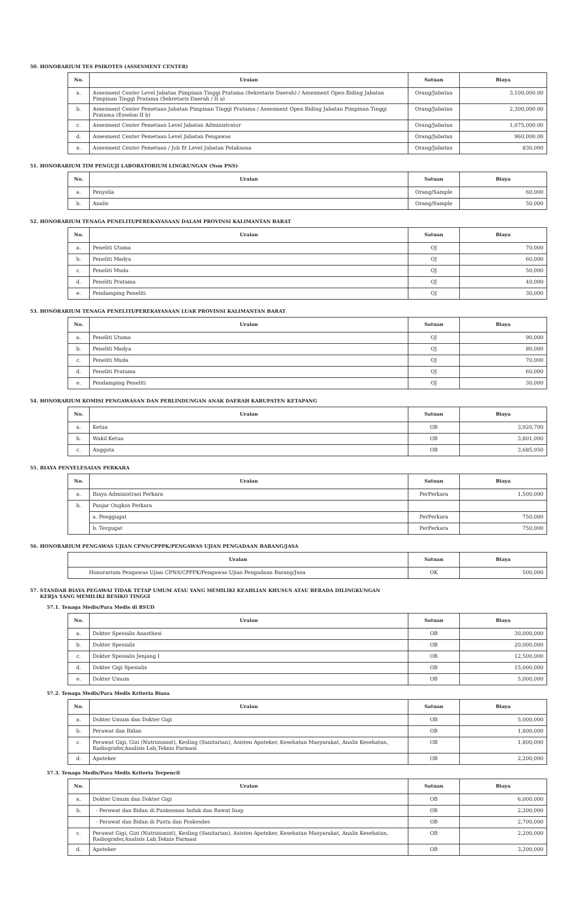50. HONORARIUM TES PSIKOTES (ASSESMENT CENTER)
| No. | Uraian | Satuan | Biaya |
| --- | --- | --- | --- |
| a. | Assesment Center Level Jabatan Pimpinan Tinggi Pratama (Sekretaris Daerah) / Assesment Open Biding Jabatan Pimpinan Tinggi Pratama (Sekretaris Daerah / II a) | Orang/Jabatan | 3,100,000.00 |
| b. | Assesment Center Pemetaan Jabatan Pimpinan Tinggi Pratama / Assesment Open Biding Jabatan Pimpinan Tinggi Pratama (Esselon II b) | Orang/Jabatan | 2,300,000.00 |
| c. | Assesment Center Pemetaan Level Jabatan Administrator | Orang/Jabatan | 1,075,000.00 |
| d. | Assesment Center Pemetaan Level Jabatan Pengawas | Orang/Jabatan | 960,000.00 |
| e. | Assesment Center Pemetaan / Job fit Level Jabatan Pelaksana | Orang/Jabatan | 830,000 |
51. HONORARIUM TIM PENGUJI LABORATORIUM LINGKUNGAN (Non PNS)
| No. | Uraian | Satuan | Biaya |
| --- | --- | --- | --- |
| a. | Penyelia | Orang/Sample | 60,000 |
| b. | Analis | Orang/Sample | 50,000 |
52. HONORARIUM TENAGA PENELITI/PEREKAYASAAN DALAM PROVINSI KALIMANTAN BARAT
| No. | Uraian | Satuan | Biaya |
| --- | --- | --- | --- |
| a. | Peneliti Utama | OJ | 70,000 |
| b. | Peneliti Madya | OJ | 60,000 |
| c. | Peneliti Muda | OJ | 50,000 |
| d. | Peneliti Pratama | OJ | 40,000 |
| e. | Pendamping Peneliti | OJ | 30,000 |
53. HONORARIUM TENAGA PENELITI/PEREKAYASAAN LUAR PROVINSI KALIMANTAN BARAT
| No. | Uraian | Satuan | Biaya |
| --- | --- | --- | --- |
| a. | Peneliti Utama | OJ | 90,000 |
| b. | Peneliti Madya | OJ | 80,000 |
| c. | Peneliti Muda | OJ | 70,000 |
| d. | Peneliti Pratama | OJ | 60,000 |
| e. | Pendamping Peneliti | OJ | 30,000 |
54. HONORARIUM KOMISI PENGAWASAN DAN PERLINDUNGAN ANAK DAERAH KABUPATEN KETAPANG
| No. | Uraian | Satuan | Biaya |
| --- | --- | --- | --- |
| a. | Ketua | OB | 3,920,700 |
| b. | Wakil Ketua | OB | 3,801,000 |
| c. | Anggota | OB | 3,685,050 |
55. BIAYA PENYELESAIAN PERKARA
| No. | Uraian | Satuan | Biaya |
| --- | --- | --- | --- |
| a. | Biaya Administrasi Perkara | PerPerkara | 1,500,000 |
| b. | Panjar Ongkos Perkara | | |
| | a. Penggugat | PerPerkara | 750,000 |
| | b. Tergugat | PerPerkara | 750,000 |
56. HONORARIUM PENGAWAS UJIAN CPNS/CPPPK/PENGAWAS UJIAN PENGADAAN BARANG/JASA
| Uraian | Satuan | Biaya |
| --- | --- | --- |
| Honorarium Pengawas Ujian CPNS/CPPPK/Pengawas Ujian Pengadaan Barang/Jasa | OK | 500,000 |
57. STANDAR BIAYA PEGAWAI TIDAK TETAP UMUM ATAU YANG MEMILIKI KEAHLIAN KHUSUS ATAU BERADA DILINGKUNGAN
KERJA YANG MEMILIKI RESIKO TINGGI
57.1. Tenaga Medis/Para Medis di RSUD
| No. | Uraian | Satuan | Biaya |
| --- | --- | --- | --- |
| a. | Dokter Spesialis Anasthesi | OB | 30,000,000 |
| b. | Dokter Spesialis | OB | 20,000,000 |
| c. | Dokter Spesialis Jenjang I | OB | 12,500,000 |
| d. | Dokter Gigi Spesialis | OB | 15,000,000 |
| e. | Dokter Umum | OB | 5,000,000 |
57.2. Tenaga Medis/Para Medis Kriteria Biasa
| No. | Uraian | Satuan | Biaya |
| --- | --- | --- | --- |
| a. | Dokter Umum dan Dokter Gigi | OB | 5,000,000 |
| b. | Perawat dan Bidan | OB | 1,800,000 |
| c. | Perawat Gigi, Gizi (Nutrisionist), Kesling (Sanitarian), Asisten Apoteker, Kesehatan Masyarakat, Analis Kesehatan, Radiografer,Analisis Lab,Teknis Farmasi | OB | 1,800,000 |
| d. | Apoteker | OB | 2,200,000 |
57.3. Tenaga Medis/Para Medis Kriteria Terpencil
| No. | Uraian | Satuan | Biaya |
| --- | --- | --- | --- |
| a. | Dokter Umum dan Dokter Gigi | OB | 6,000,000 |
| b. | - Perawat dan Bidan di Puskesmas Induk dan Rawat Inap | OB | 2,200,000 |
| | - Perawat dan Bidan di Pustu dan Poskesdes | OB | 2,700,000 |
| c. | Perawat Gigi, Gizi (Nutrisionist), Kesling (Sanitarian), Asisten Apoteker, Kesehatan Masyarakat, Analis Kesehatan, Radiografer,Analisis Lab,Teknis Farmasi | OB | 2,200,000 |
| d. | Apoteker | OB | 3,200,000 |